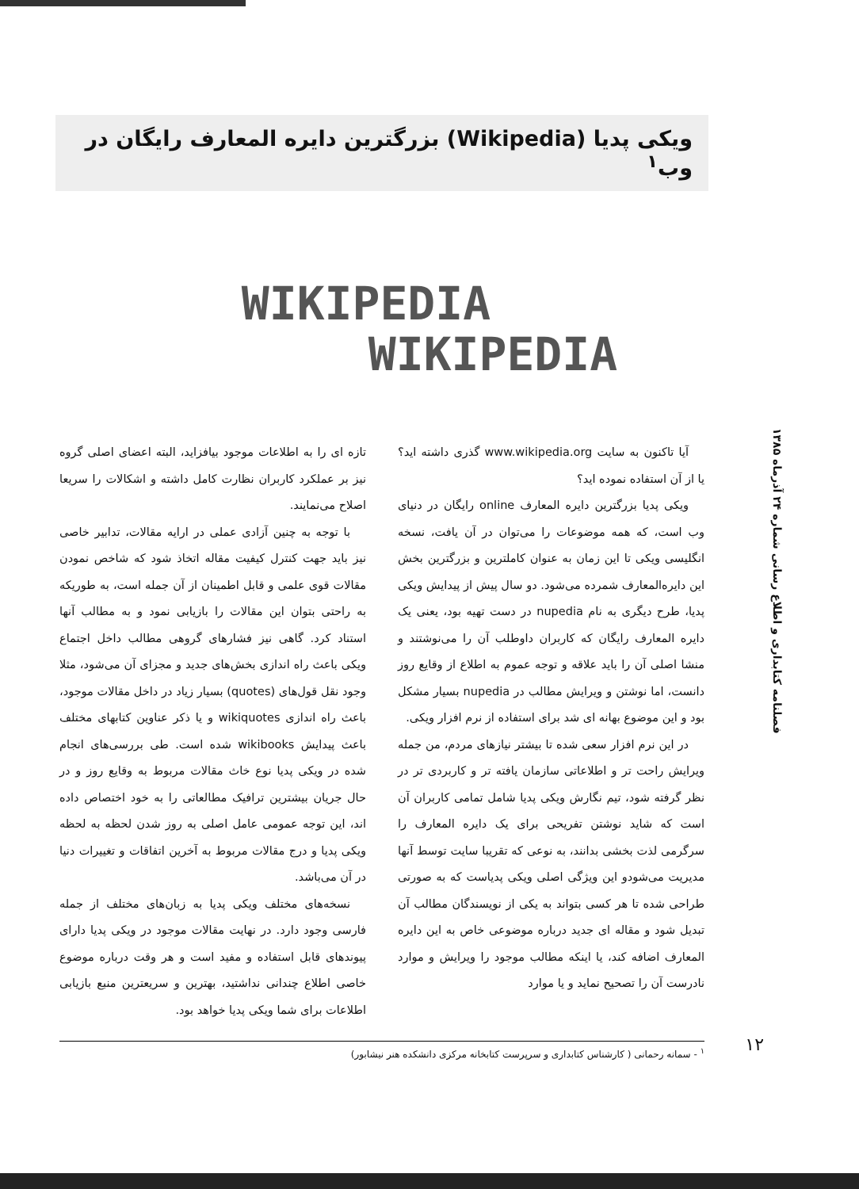ویکی پدیا (Wikipedia) بزرگترین دایره المعارف رایگان در وب<sup>۱</sup>
WIKIPEDIA
WIKIPEDIA
فصلنامه کتابداری و اطلاع رسانی شماره ۲۴ آذرماه ۱۳۸۵
آیا تاکنون به سایت www.wikipedia.org گذری داشته اید؟ یا از آن استفاده نموده اید؟
ویکی پدیا بزرگترین دایره المعارف online رایگان در دنیای وب است، که همه موضوعات را می‌توان در آن یافت، نسخه انگلیسی ویکی تا این زمان به عنوان کاملترین و بزرگترین بخش این دایره‌المعارف شمرده می‌شود. دو سال پیش از پیدایش ویکی پدیا، طرح دیگری به نام nupedia در دست تهیه بود، یعنی یک دایره المعارف رایگان که کاربران داوطلب آن را می‌نوشتند و منشا اصلی آن را باید علاقه و توجه عموم به اطلاع از وقایع روز دانست، اما نوشتن و ویرایش مطالب در nupedia بسیار مشکل بود و این موضوع بهانه ای شد برای استفاده از نرم افزار ویکی.
در این نرم افزار سعی شده تا بیشتر نیازهای مردم، من جمله ویرایش راحت تر و اطلاعاتی سازمان یافته تر و کاربردی تر در نظر گرفته شود، تیم نگارش ویکی پدیا شامل تمامی کاربران آن است که شاید نوشتن تفریحی برای یک دایره المعارف را سرگرمی لذت بخشی بدانند، به نوعی که تقریبا سایت توسط آنها مدیریت می‌شودو این ویژگی اصلی ویکی پدیاست که به صورتی طراحی شده تا هر کسی بتواند به یکی از نویسندگان مطالب آن تبدیل شود و مقاله ای جدید درباره موضوعی خاص به این دایره المعارف اضافه کند، یا اینکه مطالب موجود را ویرایش و موارد نادرست آن را تصحیح نماید و یا موارد
تازه ای را به اطلاعات موجود بیافزاید، البته اعضای اصلی گروه نیز بر عملکرد کاربران نظارت کامل داشته و اشکالات را سریعا اصلاح می‌نمایند.
با توجه به چنین آزادی عملی در ارایه مقالات، تدابیر خاصی نیز باید جهت کنترل کیفیت مقاله اتخاذ شود که شاخص نمودن مقالات قوی علمی و قابل اطمینان از آن جمله است، به طوریکه به راحتی بتوان این مقالات را بازیابی نمود و به مطالب آنها استناد کرد. گاهی نیز فشارهای گروهی مطالب داخل اجتماع ویکی باعث راه اندازی بخش‌های جدید و مجزای آن می‌شود، مثلا وجود نقل قول‌های (quotes) بسیار زیاد در داخل مقالات موجود، باعث راه اندازی wikiquotes و یا ذکر عناوین کتابهای مختلف باعث پیدایش wikibooks شده است. طی بررسی‌های انجام شده در ویکی پدیا نوع خاث مقالات مربوط به وقایع روز و در حال جریان بیشترین ترافیک مطالعاتی را به خود اختصاص داده اند، این توجه عمومی عامل اصلی به روز شدن لحظه به لحظه ویکی پدیا و درج مقالات مربوط به آخرین اتفاقات و تغییرات دنیا در آن می‌باشد.
نسخه‌های مختلف ویکی پدیا به زبان‌های مختلف از جمله فارسی وجود دارد. در نهایت مقالات موجود در ویکی پدیا دارای پیوندهای قابل استفاده و مفید است و هر وقت درباره موضوع خاصی اطلاع چندانی نداشتید، بهترین و سریعترین منبع بازیابی اطلاعات برای شما ویکی پدیا خواهد بود.
<sup>۱</sup> - سمانه رحمانی ( کارشناس کتابداری و سرپرست کتابخانه مرکزی دانشکده هنر نیشابور)
۱۲